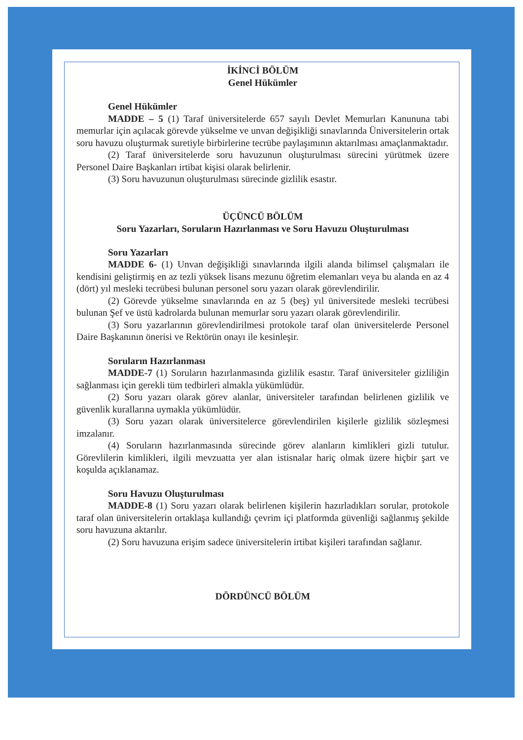İKİNCİ BÖLÜM
Genel Hükümler
Genel Hükümler
MADDE – 5 (1) Taraf üniversitelerde 657 sayılı Devlet Memurları Kanununa tabi memurlar için açılacak görevde yükselme ve unvan değişikliği sınavlarında Üniversitelerin ortak soru havuzu oluşturmak suretiyle birbirlerine tecrübe paylaşımının aktarılması amaçlanmaktadır.
(2) Taraf üniversitelerde soru havuzunun oluşturulması sürecini yürütmek üzere Personel Daire Başkanları irtibat kişisi olarak belirlenir.
(3) Soru havuzunun oluşturulması sürecinde gizlilik esastır.
ÜÇÜNCÜ BÖLÜM
Soru Yazarları, Soruların Hazırlanması ve Soru Havuzu Oluşturulması
Soru Yazarları
MADDE 6- (1) Unvan değişikliği sınavlarında ilgili alanda bilimsel çalışmaları ile kendisini geliştirmiş en az tezli yüksek lisans mezunu öğretim elemanları veya bu alanda en az 4 (dört) yıl mesleki tecrübesi bulunan personel soru yazarı olarak görevlendirilir.
(2) Görevde yükselme sınavlarında en az 5 (beş) yıl üniversitede mesleki tecrübesi bulunan Şef ve üstü kadrolarda bulunan memurlar soru yazarı olarak görevlendirilir.
(3) Soru yazarlarının görevlendirilmesi protokole taraf olan üniversitelerde Personel Daire Başkanının önerisi ve Rektörün onayı ile kesinleşir.
Soruların Hazırlanması
MADDE-7 (1) Soruların hazırlanmasında gizlilik esastır. Taraf üniversiteler gizliliğin sağlanması için gerekli tüm tedbirleri almakla yükümlüdür.
(2) Soru yazarı olarak görev alanlar, üniversiteler tarafından belirlenen gizlilik ve güvenlik kurallarına uymakla yükümlüdür.
(3) Soru yazarı olarak üniversitelerce görevlendirilen kişilerle gizlilik sözleşmesi imzalanır.
(4) Soruların hazırlanmasında sürecinde görev alanların kimlikleri gizli tutulur. Görevlilerin kimlikleri, ilgili mevzuatta yer alan istisnalar hariç olmak üzere hiçbir şart ve koşulda açıklanamaz.
Soru Havuzu Oluşturulması
MADDE-8 (1) Soru yazarı olarak belirlenen kişilerin hazırladıkları sorular, protokole taraf olan üniversitelerin ortaklaşa kullandığı çevrim içi platformda güvenliği sağlanmış şekilde soru havuzuna aktarılır.
(2) Soru havuzuna erişim sadece üniversitelerin irtibat kişileri tarafından sağlanır.
DÖRDÜNCÜ BÖLÜM